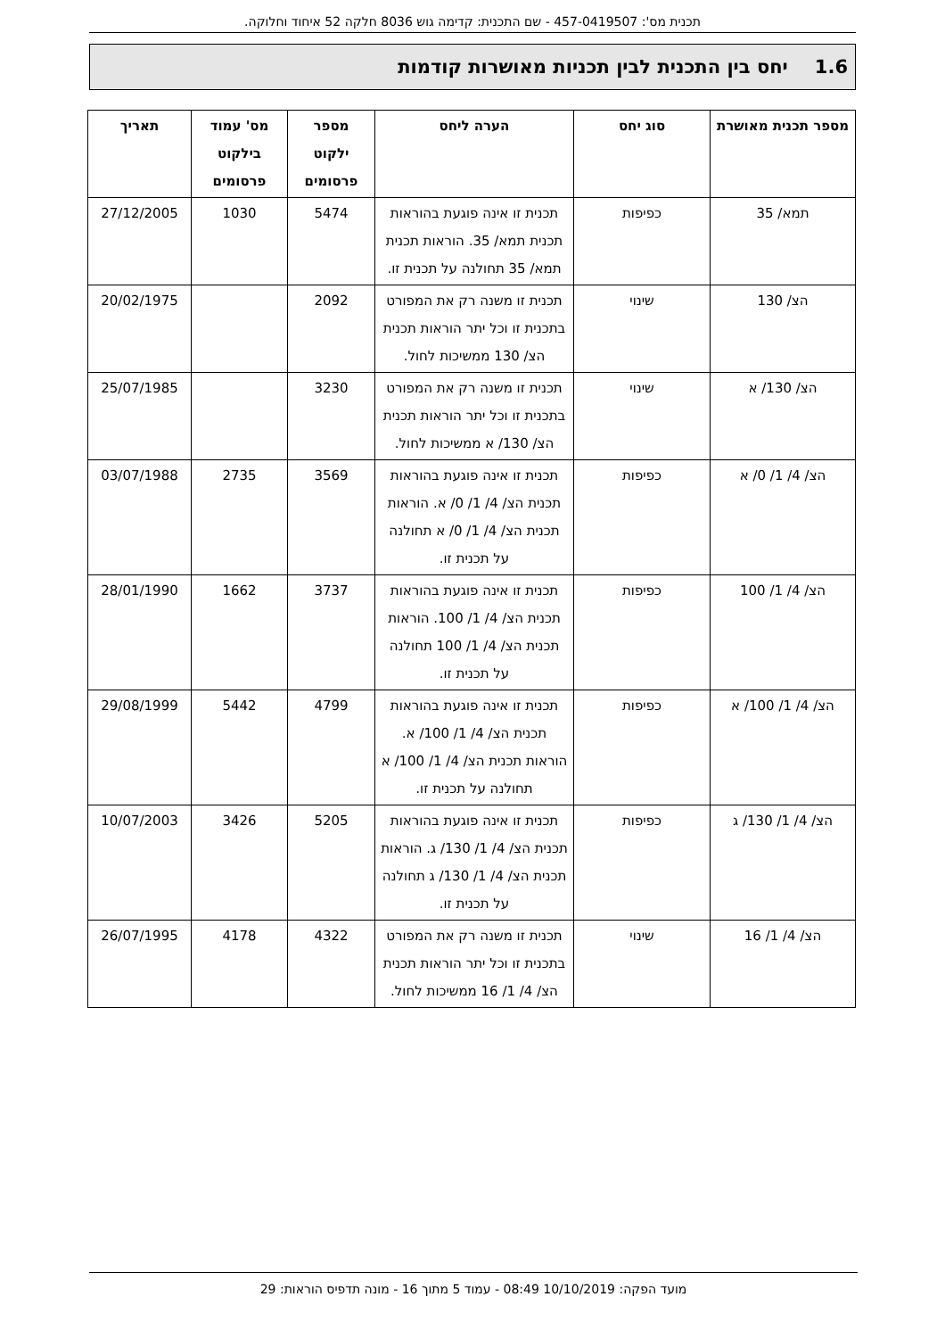תכנית מס': 457-0419507 - שם התכנית: קדימה גוש 8036 חלקה 52 איחוד וחלוקה.
1.6 יחס בין התכנית לבין תכניות מאושרות קודמות
| מספר תכנית מאושרת | סוג יחס | הערה ליחס | מספר ילקוט פרסומים | מס' עמוד בילקוט פרסומים | תאריך |
| --- | --- | --- | --- | --- | --- |
| תמא/ 35 | כפיפות | תכנית זו אינה פוגעת בהוראות תכנית תמא/ 35. הוראות תכנית תמא/ 35 תחולנה על תכנית זו. | 5474 | 1030 | 27/12/2005 |
| הצ/ 130 | שינוי | תכנית זו משנה רק את המפורט בתכנית זו וכל יתר הוראות תכנית הצ/ 130 ממשיכות לחול. | 2092 | | 20/02/1975 |
| הצ/ 130/ א | שינוי | תכנית זו משנה רק את המפורט בתכנית זו וכל יתר הוראות תכנית הצ/ 130/ א ממשיכות לחול. | 3230 | | 25/07/1985 |
| הצ/ 4/ 1/ 0/ א | כפיפות | תכנית זו אינה פוגעת בהוראות תכנית הצ/ 4/ 1/ 0/ א. הוראות תכנית הצ/ 4/ 1/ 0/ א תחולנה על תכנית זו. | 3569 | 2735 | 03/07/1988 |
| הצ/ 4/ 1/ 100 | כפיפות | תכנית זו אינה פוגעת בהוראות תכנית הצ/ 4/ 1/ 100. הוראות תכנית הצ/ 4/ 1/ 100 תחולנה על תכנית זו. | 3737 | 1662 | 28/01/1990 |
| הצ/ 4/ 1/ 100/ א | כפיפות | תכנית זו אינה פוגעת בהוראות תכנית הצ/ 4/ 1/ 100/ א. הוראות תכנית הצ/ 4/ 1/ 100/ א תחולנה על תכנית זו. | 4799 | 5442 | 29/08/1999 |
| הצ/ 4/ 1/ 130/ ג | כפיפות | תכנית זו אינה פוגעת בהוראות תכנית הצ/ 4/ 1/ 130/ ג. הוראות תכנית הצ/ 4/ 1/ 130/ ג תחולנה על תכנית זו. | 5205 | 3426 | 10/07/2003 |
| הצ/ 4/ 1/ 16 | שינוי | תכנית זו משנה רק את המפורט בתכנית זו וכל יתר הוראות תכנית הצ/ 4/ 1/ 16 ממשיכות לחול. | 4322 | 4178 | 26/07/1995 |
מועד הפקה: 10/10/2019 08:49 - עמוד 5 מתוך 16 - מונה תדפיס הוראות: 29